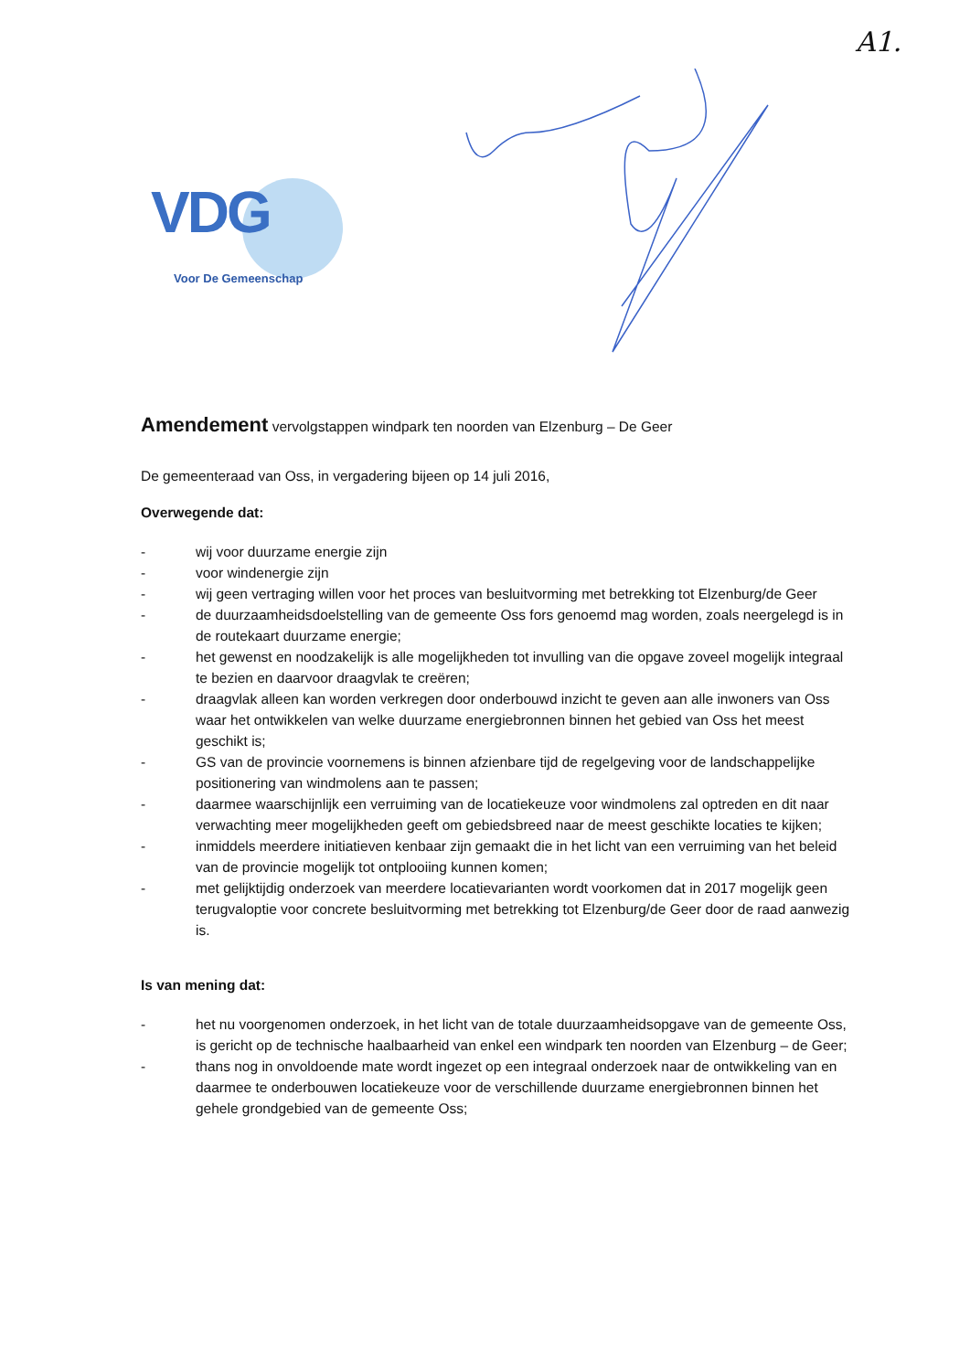A1.
VDG
Voor De Gemeenschap
Amendement vervolgstappen windpark ten noorden van Elzenburg – De Geer
De gemeenteraad van Oss, in vergadering bijeen op 14 juli 2016,
Overwegende dat:
- wij voor duurzame energie zijn
- voor windenergie zijn
- wij geen vertraging willen voor het proces van besluitvorming met betrekking tot Elzenburg/de Geer
- de duurzaamheidsdoelstelling van de gemeente Oss fors genoemd mag worden, zoals neergelegd is in de routekaart duurzame energie;
- het gewenst en noodzakelijk is alle mogelijkheden tot invulling van die opgave zoveel mogelijk integraal te bezien en daarvoor draagvlak te creëren;
- draagvlak alleen kan worden verkregen door onderbouwd inzicht te geven aan alle inwoners van Oss waar het ontwikkelen van welke duurzame energiebronnen binnen het gebied van Oss het meest geschikt is;
- GS van de provincie voornemens is binnen afzienbare tijd de regelgeving voor de landschappelijke positionering van windmolens aan te passen;
- daarmee waarschijnlijk een verruiming van de locatiekeuze voor windmolens zal optreden en dit naar verwachting meer mogelijkheden geeft om gebiedsbreed naar de meest geschikte locaties te kijken;
- inmiddels meerdere initiatieven kenbaar zijn gemaakt die in het licht van een verruiming van het beleid van de provincie mogelijk tot ontplooiing kunnen komen;
- met gelijktijdig onderzoek van meerdere locatievarianten wordt voorkomen dat in 2017 mogelijk geen terugvaloptie voor concrete besluitvorming met betrekking tot Elzenburg/de Geer door de raad aanwezig is.
Is van mening dat:
- het nu voorgenomen onderzoek, in het licht van de totale duurzaamheidsopgave van de gemeente Oss, is gericht op de technische haalbaarheid van enkel een windpark ten noorden van Elzenburg – de Geer;
- thans nog in onvoldoende mate wordt ingezet op een integraal onderzoek naar de ontwikkeling van en daarmee te onderbouwen locatiekeuze voor de verschillende duurzame energiebronnen binnen het gehele grondgebied van de gemeente Oss;